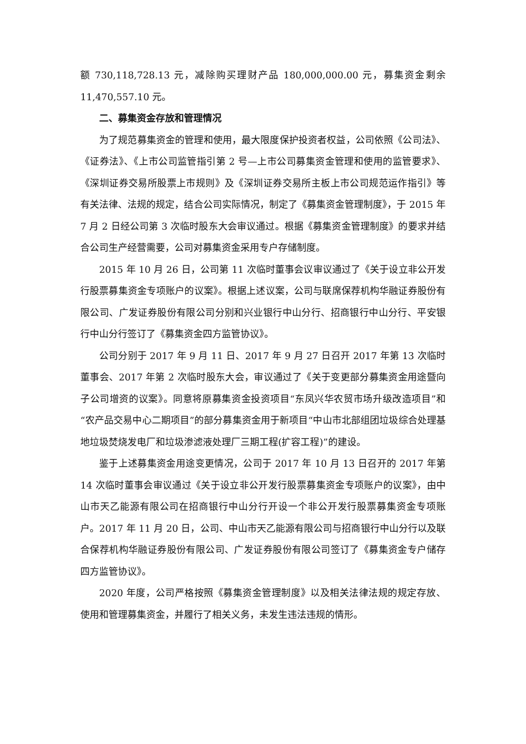额 730,118,728.13 元，减除购买理财产品 180,000,000.00 元，募集资金剩余 11,470,557.10 元。
二、募集资金存放和管理情况
为了规范募集资金的管理和使用，最大限度保护投资者权益，公司依照《公司法》、《证券法》、《上市公司监管指引第 2 号—上市公司募集资金管理和使用的监管要求》、《深圳证券交易所股票上市规则》及《深圳证券交易所主板上市公司规范运作指引》等有关法律、法规的规定，结合公司实际情况，制定了《募集资金管理制度》，于 2015 年 7 月 2 日经公司第 3 次临时股东大会审议通过。根据《募集资金管理制度》的要求并结合公司生产经营需要，公司对募集资金采用专户存储制度。
2015 年 10 月 26 日，公司第 11 次临时董事会议审议通过了《关于设立非公开发行股票募集资金专项账户的议案》。根据上述议案，公司与联席保荐机构华融证券股份有限公司、广发证券股份有限公司分别和兴业银行中山分行、招商银行中山分行、平安银行中山分行签订了《募集资金四方监管协议》。
公司分别于 2017 年 9 月 11 日、2017 年 9 月 27 日召开 2017 年第 13 次临时董事会、2017 年第 2 次临时股东大会，审议通过了《关于变更部分募集资金用途暨向子公司增资的议案》。同意将原募集资金投资项目“东凤兴华农贸市场升级改造项目”和“农产品交易中心二期项目”的部分募集资金用于新项目“中山市北部组团垃圾综合处理基地垃圾焚烧发电厂和垃圾渗滤液处理厂三期工程(扩容工程)”的建设。
鉴于上述募集资金用途变更情况，公司于 2017 年 10 月 13 日召开的 2017 年第 14 次临时董事会审议通过《关于设立非公开发行股票募集资金专项账户的议案》，由中山市天乙能源有限公司在招商银行中山分行开设一个非公开发行股票募集资金专项账户。2017 年 11 月 20 日，公司、中山市天乙能源有限公司与招商银行中山分行以及联合保荐机构华融证券股份有限公司、广发证券股份有限公司签订了《募集资金专户储存四方监管协议》。
2020 年度，公司严格按照《募集资金管理制度》以及相关法律法规的规定存放、使用和管理募集资金，并履行了相关义务，未发生违法违规的情形。